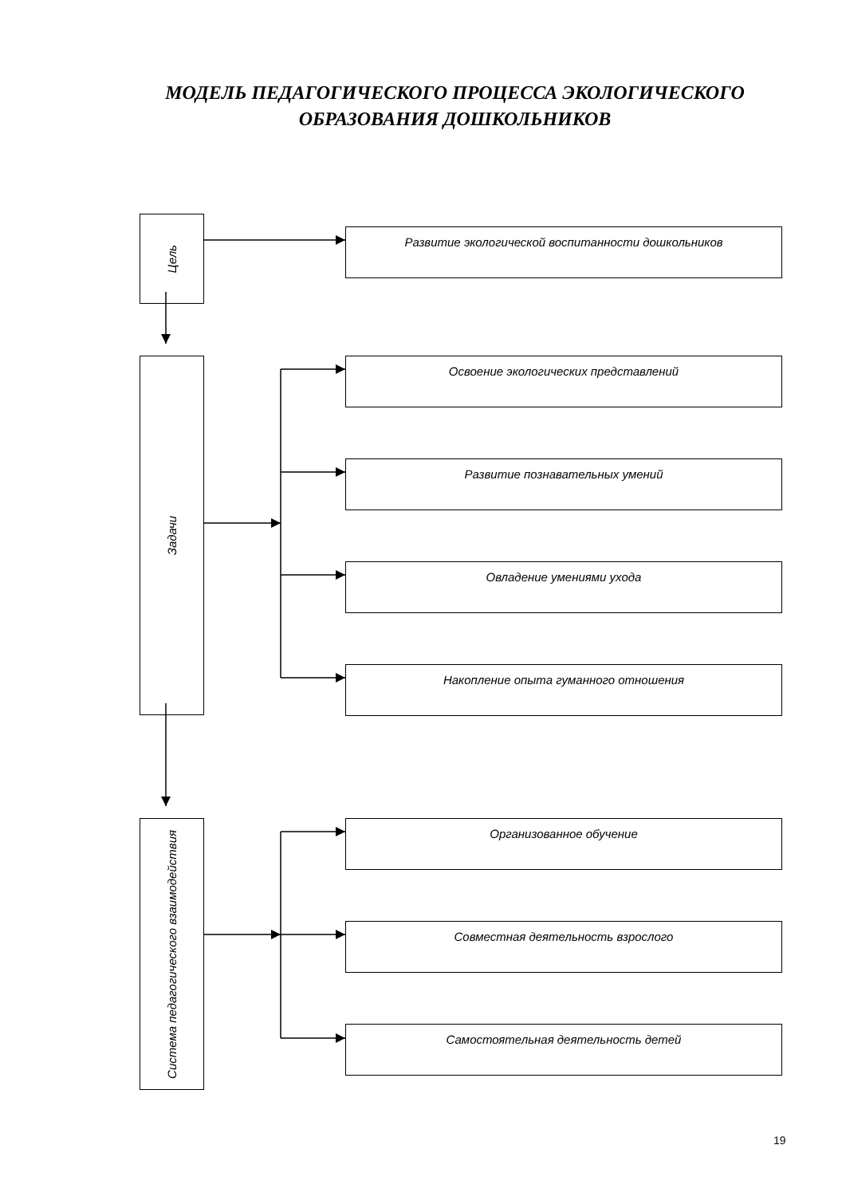МОДЕЛЬ ПЕДАГОГИЧЕСКОГО ПРОЦЕССА ЭКОЛОГИЧЕСКОГО
ОБРАЗОВАНИЯ ДОШКОЛЬНИКОВ
Цель
Развитие экологической воспитанности дошкольников
Задачи
Освоение экологических представлений
Развитие познавательных умений
Овладение умениями ухода
Накопление опыта гуманного отношения
Система педагогического взаимодействия
Организованное обучение
Совместная деятельность взрослого
Самостоятельная деятельность детей
19